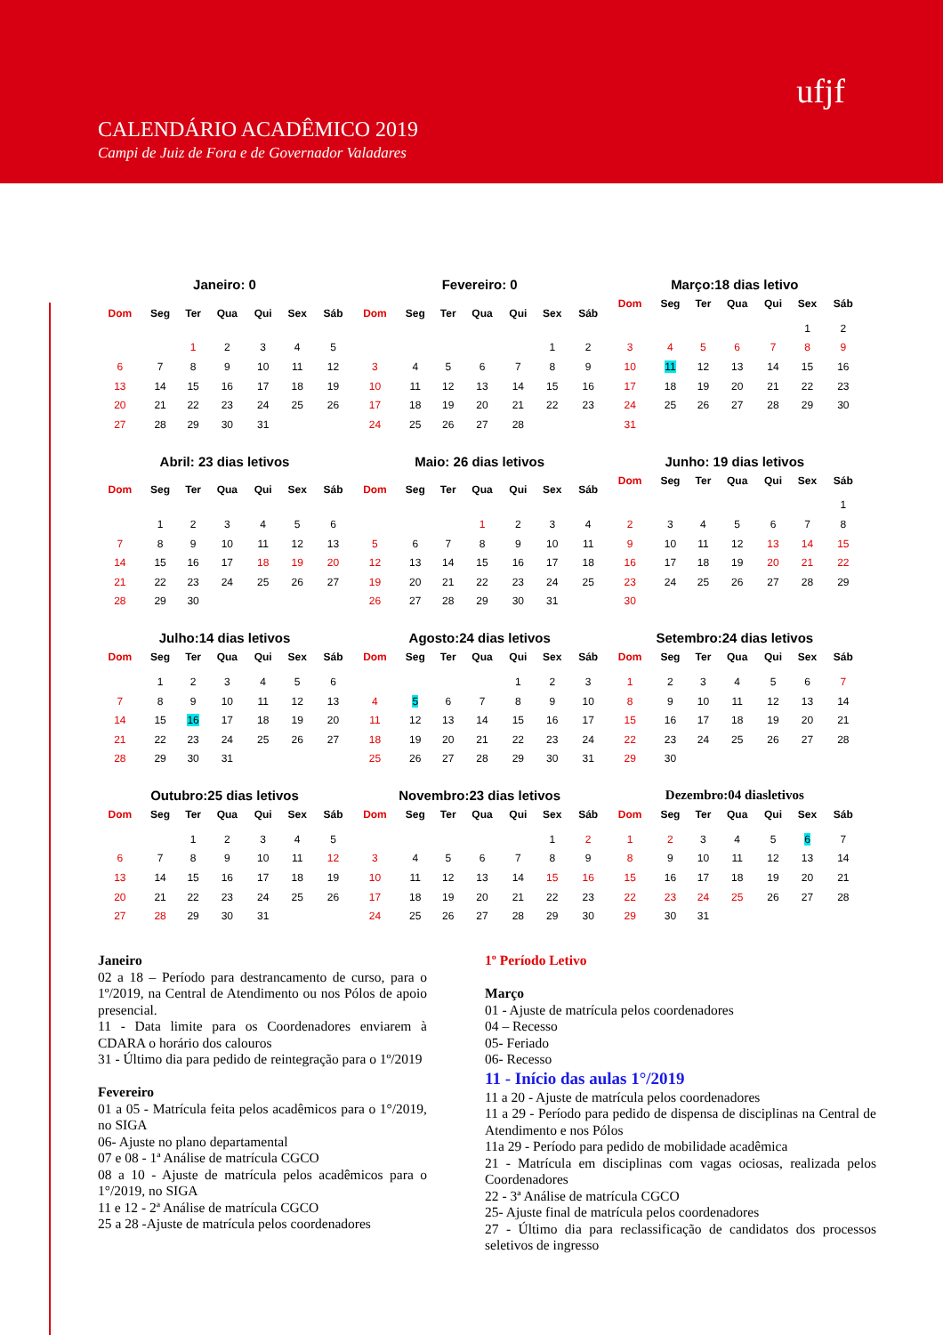CALENDÁRIO ACADÊMICO 2019
Campi de Juiz de Fora e de Governador Valadares
ufjf
Janeiro: 0
| Dom | Seg | Ter | Qua | Qui | Sex | Sáb |
| --- | --- | --- | --- | --- | --- | --- |
| | | 1 | 2 | 3 | 4 | 5 |
| 6 | 7 | 8 | 9 | 10 | 11 | 12 |
| 13 | 14 | 15 | 16 | 17 | 18 | 19 |
| 20 | 21 | 22 | 23 | 24 | 25 | 26 |
| 27 | 28 | 29 | 30 | 31 | | |
Fevereiro: 0
| Dom | Seg | Ter | Qua | Qui | Sex | Sáb |
| --- | --- | --- | --- | --- | --- | --- |
| | | | | | 1 | 2 |
| 3 | 4 | 5 | 6 | 7 | 8 | 9 |
| 10 | 11 | 12 | 13 | 14 | 15 | 16 |
| 17 | 18 | 19 | 20 | 21 | 22 | 23 |
| 24 | 25 | 26 | 27 | 28 | | |
Março:18 dias letivo
| Dom | Seg | Ter | Qua | Qui | Sex | Sáb |
| --- | --- | --- | --- | --- | --- | --- |
| | | | | | 1 | 2 |
| 3 | 4 | 5 | 6 | 7 | 8 | 9 |
| 10 | 11 | 12 | 13 | 14 | 15 | 16 |
| 17 | 18 | 19 | 20 | 21 | 22 | 23 |
| 24 | 25 | 26 | 27 | 28 | 29 | 30 |
| 31 | | | | | | |
Abril: 23 dias letivos
| Dom | Seg | Ter | Qua | Qui | Sex | Sáb |
| --- | --- | --- | --- | --- | --- | --- |
| | 1 | 2 | 3 | 4 | 5 | 6 |
| 7 | 8 | 9 | 10 | 11 | 12 | 13 |
| 14 | 15 | 16 | 17 | 18 | 19 | 20 |
| 21 | 22 | 23 | 24 | 25 | 26 | 27 |
| 28 | 29 | 30 | | | | |
Maio: 26 dias letivos
| Dom | Seg | Ter | Qua | Qui | Sex | Sáb |
| --- | --- | --- | --- | --- | --- | --- |
| | | | 1 | 2 | 3 | 4 |
| 5 | 6 | 7 | 8 | 9 | 10 | 11 |
| 12 | 13 | 14 | 15 | 16 | 17 | 18 |
| 19 | 20 | 21 | 22 | 23 | 24 | 25 |
| 26 | 27 | 28 | 29 | 30 | 31 | |
Junho: 19 dias letivos
| Dom | Seg | Ter | Qua | Qui | Sex | Sáb |
| --- | --- | --- | --- | --- | --- | --- |
| | | | | | | 1 |
| 2 | 3 | 4 | 5 | 6 | 7 | 8 |
| 9 | 10 | 11 | 12 | 13 | 14 | 15 |
| 16 | 17 | 18 | 19 | 20 | 21 | 22 |
| 23 | 24 | 25 | 26 | 27 | 28 | 29 |
| 30 | | | | | | |
Julho:14 dias letivos
| Dom | Seg | Ter | Qua | Qui | Sex | Sáb |
| --- | --- | --- | --- | --- | --- | --- |
| | 1 | 2 | 3 | 4 | 5 | 6 |
| 7 | 8 | 9 | 10 | 11 | 12 | 13 |
| 14 | 15 | 16 | 17 | 18 | 19 | 20 |
| 21 | 22 | 23 | 24 | 25 | 26 | 27 |
| 28 | 29 | 30 | 31 | | | |
Agosto:24 dias letivos
| Dom | Seg | Ter | Qua | Qui | Sex | Sáb |
| --- | --- | --- | --- | --- | --- | --- |
| | | | | 1 | 2 | 3 |
| 4 | 5 | 6 | 7 | 8 | 9 | 10 |
| 11 | 12 | 13 | 14 | 15 | 16 | 17 |
| 18 | 19 | 20 | 21 | 22 | 23 | 24 |
| 25 | 26 | 27 | 28 | 29 | 30 | 31 |
Setembro:24 dias letivos
| Dom | Seg | Ter | Qua | Qui | Sex | Sáb |
| --- | --- | --- | --- | --- | --- | --- |
| 1 | 2 | 3 | 4 | 5 | 6 | 7 |
| 8 | 9 | 10 | 11 | 12 | 13 | 14 |
| 15 | 16 | 17 | 18 | 19 | 20 | 21 |
| 22 | 23 | 24 | 25 | 26 | 27 | 28 |
| 29 | 30 | | | | | |
Outubro:25 dias letivos
| Dom | Seg | Ter | Qua | Qui | Sex | Sáb |
| --- | --- | --- | --- | --- | --- | --- |
| | | 1 | 2 | 3 | 4 | 5 |
| 6 | 7 | 8 | 9 | 10 | 11 | 12 |
| 13 | 14 | 15 | 16 | 17 | 18 | 19 |
| 20 | 21 | 22 | 23 | 24 | 25 | 26 |
| 27 | 28 | 29 | 30 | 31 | | |
Novembro:23 dias letivos
| Dom | Seg | Ter | Qua | Qui | Sex | Sáb |
| --- | --- | --- | --- | --- | --- | --- |
| | | | | | 1 | 2 |
| 3 | 4 | 5 | 6 | 7 | 8 | 9 |
| 10 | 11 | 12 | 13 | 14 | 15 | 16 |
| 17 | 18 | 19 | 20 | 21 | 22 | 23 |
| 24 | 25 | 26 | 27 | 28 | 29 | 30 |
Dezembro:04 diasletivos
| Dom | Seg | Ter | Qua | Qui | Sex | Sáb |
| --- | --- | --- | --- | --- | --- | --- |
| 1 | 2 | 3 | 4 | 5 | 6 | 7 |
| 8 | 9 | 10 | 11 | 12 | 13 | 14 |
| 15 | 16 | 17 | 18 | 19 | 20 | 21 |
| 22 | 23 | 24 | 25 | 26 | 27 | 28 |
| 29 | 30 | 31 | | | | |
Janeiro
02 a 18 – Período para destrancamento de curso, para o 1º/2019, na Central de Atendimento ou nos Pólos de apoio presencial.
11 - Data limite para os Coordenadores enviarem à CDARA o horário dos calouros
31 - Último dia para pedido de reintegração para o 1º/2019
Fevereiro
01 a 05 - Matrícula feita pelos acadêmicos para o 1°/2019, no SIGA
06- Ajuste no plano departamental
07 e 08 - 1ª Análise de matrícula CGCO
08 a 10 - Ajuste de matrícula pelos acadêmicos para o 1°/2019, no SIGA
11 e 12 - 2ª Análise de matrícula CGCO
25 a 28 -Ajuste de matrícula pelos coordenadores
1º Período Letivo
Março
01 - Ajuste de matrícula pelos coordenadores
04 – Recesso
05- Feriado
06- Recesso
11 - Início das aulas 1°/2019
11 a 20 - Ajuste de matrícula pelos coordenadores
11 a 29 - Período para pedido de dispensa de disciplinas na Central de Atendimento e nos Pólos
11a 29 - Período para pedido de mobilidade acadêmica
21 - Matrícula em disciplinas com vagas ociosas, realizada pelos Coordenadores
22 - 3ª Análise de matrícula CGCO
25- Ajuste final de matrícula pelos coordenadores
27 - Último dia para reclassificação de candidatos dos processos seletivos de ingresso